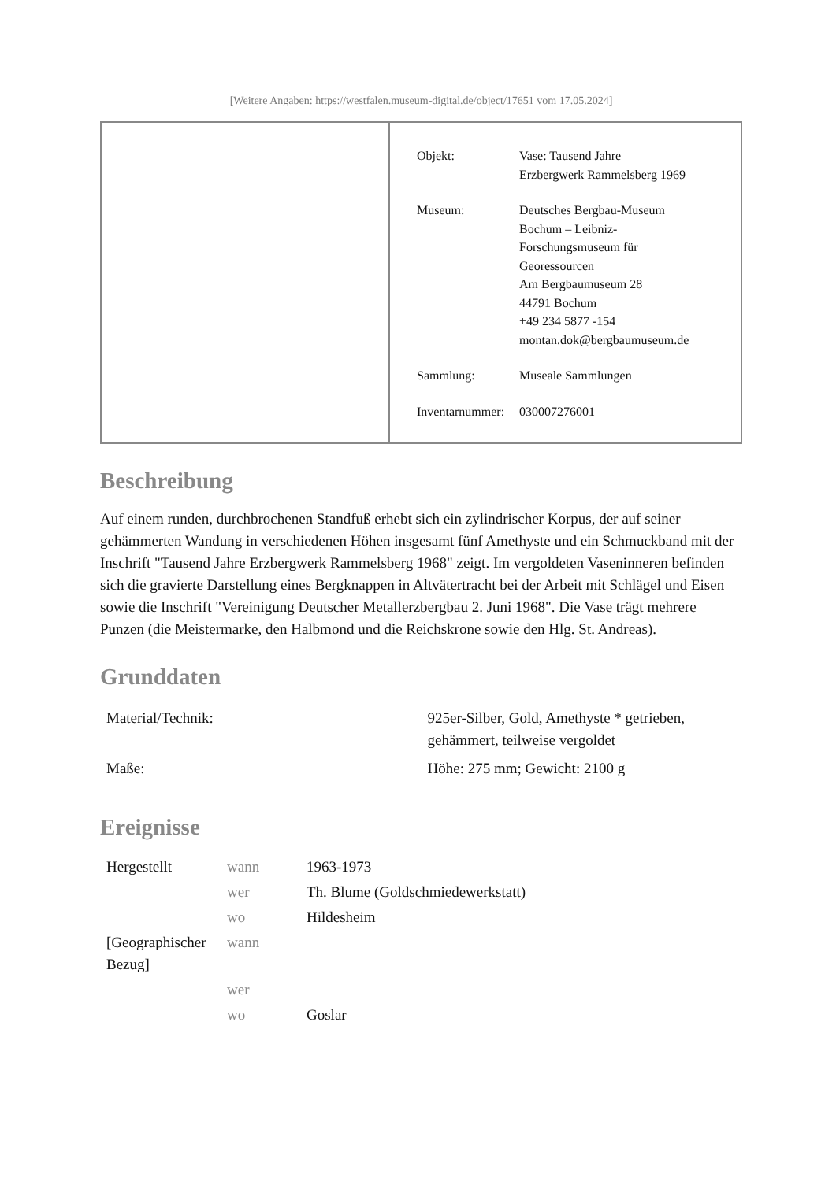[Weitere Angaben: https://westfalen.museum-digital.de/object/17651 vom 17.05.2024]
| Objekt: | Vase: Tausend Jahre Erzbergwerk Rammelsberg 1969 |
| Museum: | Deutsches Bergbau-Museum Bochum – Leibniz- Forschungsmuseum für Georessourcen Am Bergbaumuseum 28 44791 Bochum +49 234 5877 -154 montan.dok@bergbaumuseum.de |
| Sammlung: | Museale Sammlungen |
| Inventarnummer: | 030007276001 |
Beschreibung
Auf einem runden, durchbrochenen Standfuß erhebt sich ein zylindrischer Korpus, der auf seiner gehämmerten Wandung in verschiedenen Höhen insgesamt fünf Amethyste und ein Schmuckband mit der Inschrift "Tausend Jahre Erzbergwerk Rammelsberg 1968" zeigt. Im vergoldeten Vaseninneren befinden sich die gravierte Darstellung eines Bergknappen in Altvätertracht bei der Arbeit mit Schlägel und Eisen sowie die Inschrift "Vereinigung Deutscher Metallerzbergbau 2. Juni 1968". Die Vase trägt mehrere Punzen (die Meistermarke, den Halbmond und die Reichskrone sowie den Hlg. St. Andreas).
Grunddaten
| Material/Technik: | 925er-Silber, Gold, Amethyste * getrieben, gehämmert, teilweise vergoldet |
| Maße: | Höhe: 275 mm; Gewicht: 2100 g |
Ereignisse
| Hergestellt | wann | 1963-1973 |
| | wer | Th. Blume (Goldschmiedewerkstatt) |
| | wo | Hildesheim |
| [Geographischer Bezug] | wann | |
| | wer | |
| | wo | Goslar |